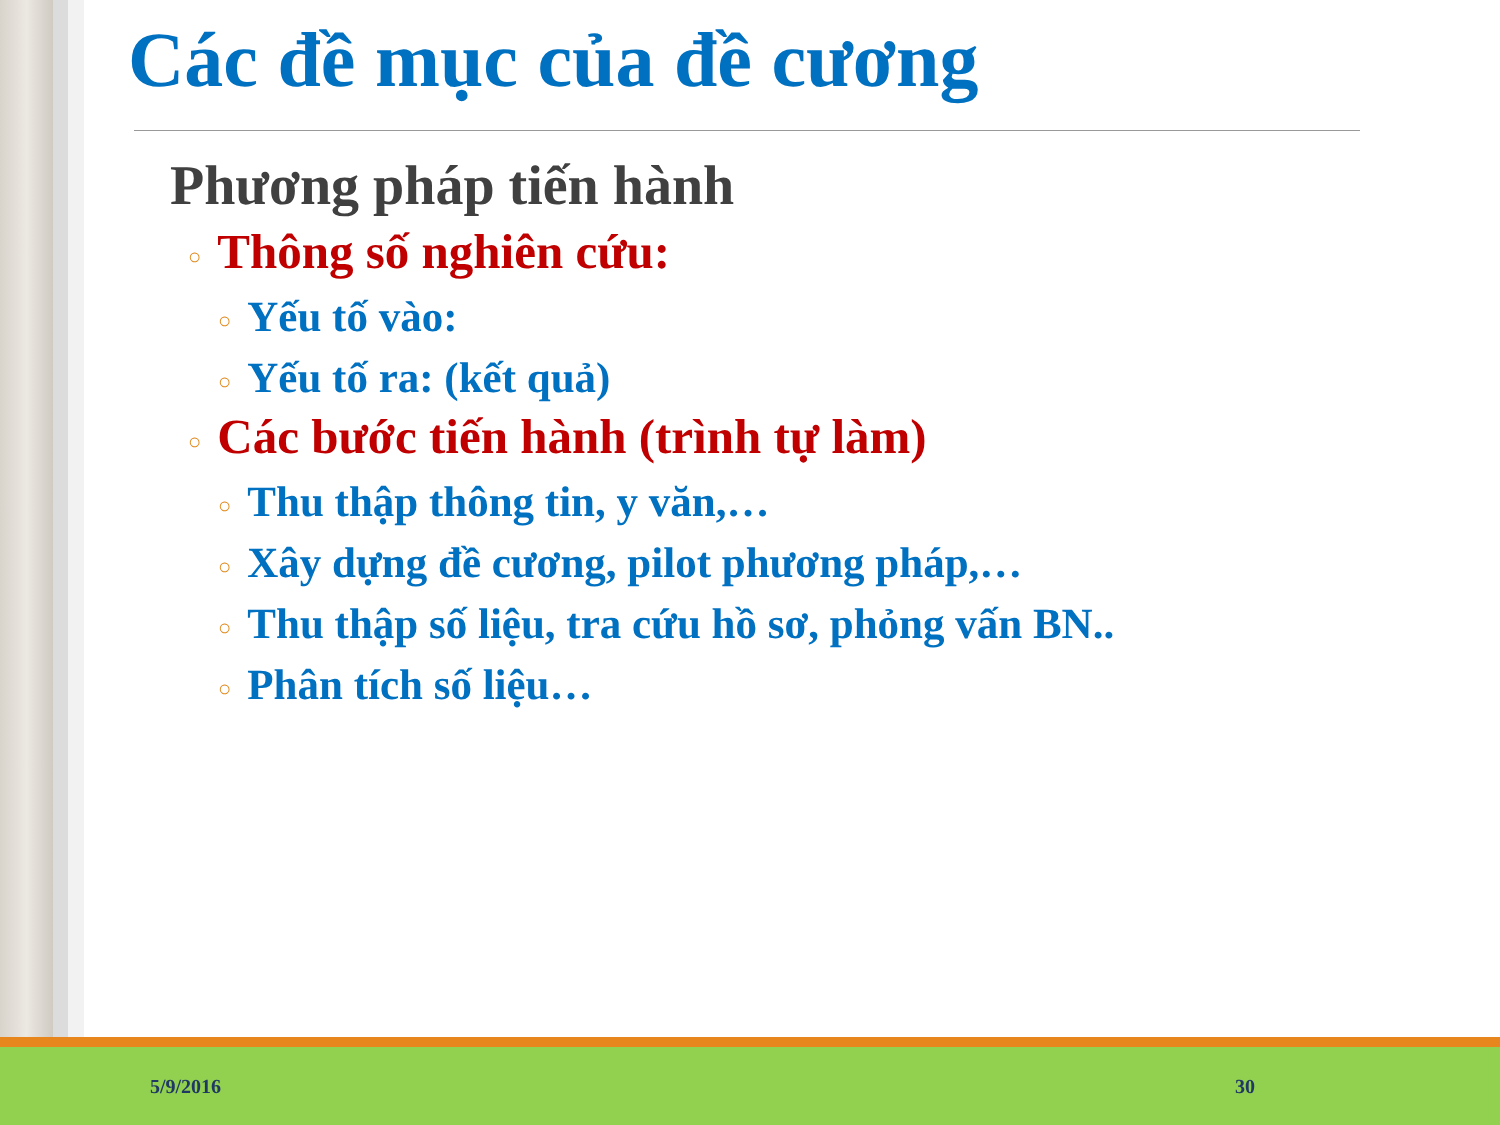Các đề mục của đề cương
Phương pháp tiến hành
○ Thông số nghiên cứu:
○ Yếu tố vào:
○ Yếu tố ra: (kết quả)
○ Các bước tiến hành (trình tự làm)
○ Thu thập thông tin, y văn,…
○ Xây dựng đề cương, pilot phương pháp,…
○ Thu thập số liệu, tra cứu hồ sơ, phỏng vấn BN..
○ Phân tích số liệu…
5/9/2016 30